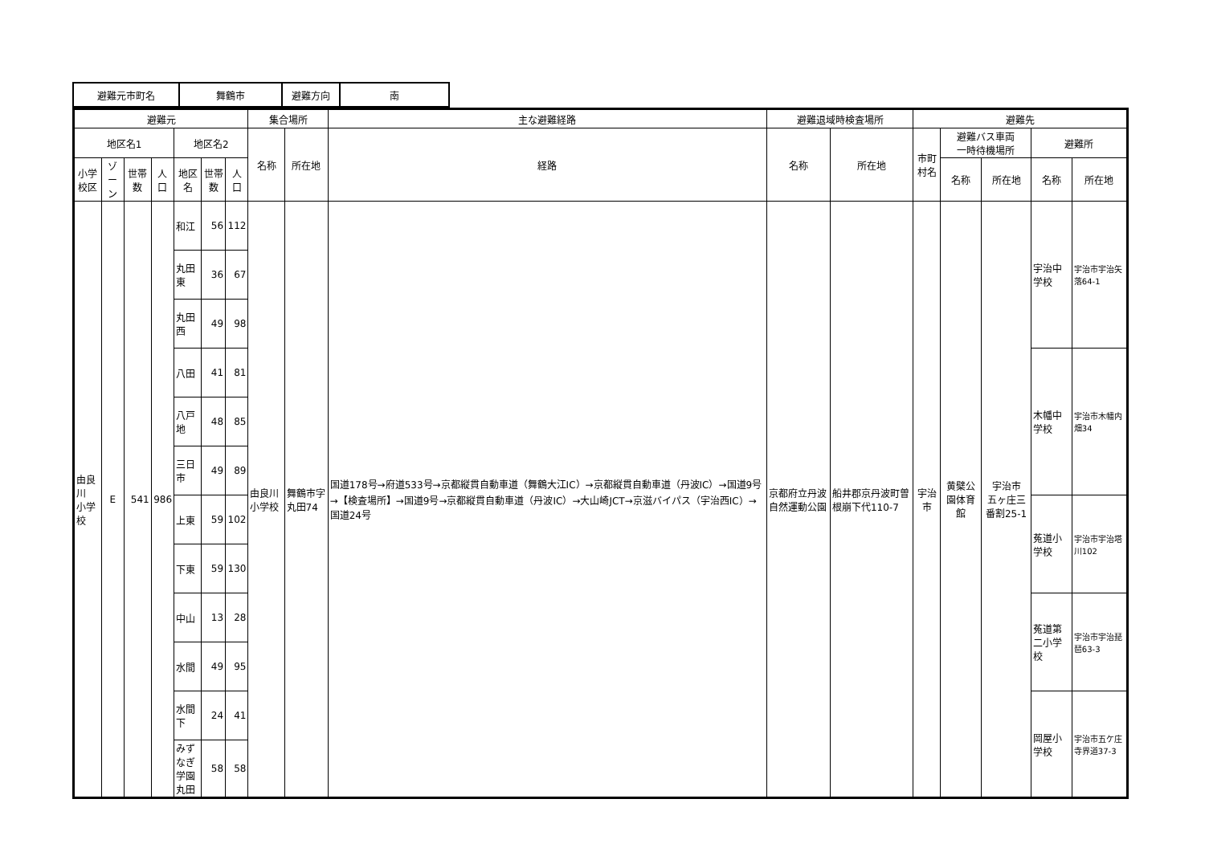| 避難元市町名 | 舞鶴市 | 避難方向 | 南 |
| 避難元 | | | | | | | 集合場所 | | 主な避難経路 | 避難退域時検査場所 | | 避難先 | | | | |
| --- | --- | --- | --- | --- | --- | --- | --- | --- | --- | --- | --- | --- | --- | --- | --- | --- |
| 地区名1 | | | | 地区名2 | | | 名称 | 所在地 | 経路 | 名称 | 所在地 | 市町村名 | 避難バス車両 一時待機場所 | | 避難所 | |
| 小学校区 | ゾーン | 世帯数 | 人口 | 地区名 | 世帯数 | 人口 | | | | | | | 名称 | 所在地 | 名称 | 所在地 |
| 由良川 小学校 | E | 541 | 986 | 和江 | 56 | 112 | 由良川小学校 | 舞鶴市字丸田74 | 国道178号→府道533号→京都縦貫自動車道（舞鶴大江IC）→京都縦貫自動車道（丹波IC）→国道9号→【検査場所】→国道9号→京都縦貫自動車道（丹波IC）→大山崎JCT→京滋バイパス（宇治西IC）→国道24号 | 京都府立丹波自然運動公園 | 船井郡京丹波町曽根崩下代110-7 | 宇治市 | 黄檗公園体育館 | 宇治市 五ヶ庄三番割25-1 | 宇治中学校 | 宇治市宇治矢落64-1 |
| | | | | 丸田東 | 36 | 67 | | | | | | | | | | |
| | | | | 丸田西 | 49 | 98 | | | | | | | | | | |
| | | | | 八田 | 41 | 81 | | | | | | | | | 木幡中学校 | 宇治市木幡内畑34 |
| | | | | 八戸地 | 48 | 85 | | | | | | | | | | |
| | | | | 三日市 | 49 | 89 | | | | | | | | | | |
| | | | | 上東 | 59 | 102 | | | | | | | | | 菟道小学校 | 宇治市宇治塔川102 |
| | | | | 下東 | 59 | 130 | | | | | | | | | | |
| | | | | 中山 | 13 | 28 | | | | | | | | | 菟道第二小学校 | 宇治市宇治琵琶63-3 |
| | | | | 水間 | 49 | 95 | | | | | | | | | | |
| | | | | 水間下 | 24 | 41 | | | | | | | | | 岡屋小学校 | 宇治市五ケ庄寺界道37-3 |
| | | | | みずなぎ 学園丸田 | 58 | 58 | | | | | | | | | | |